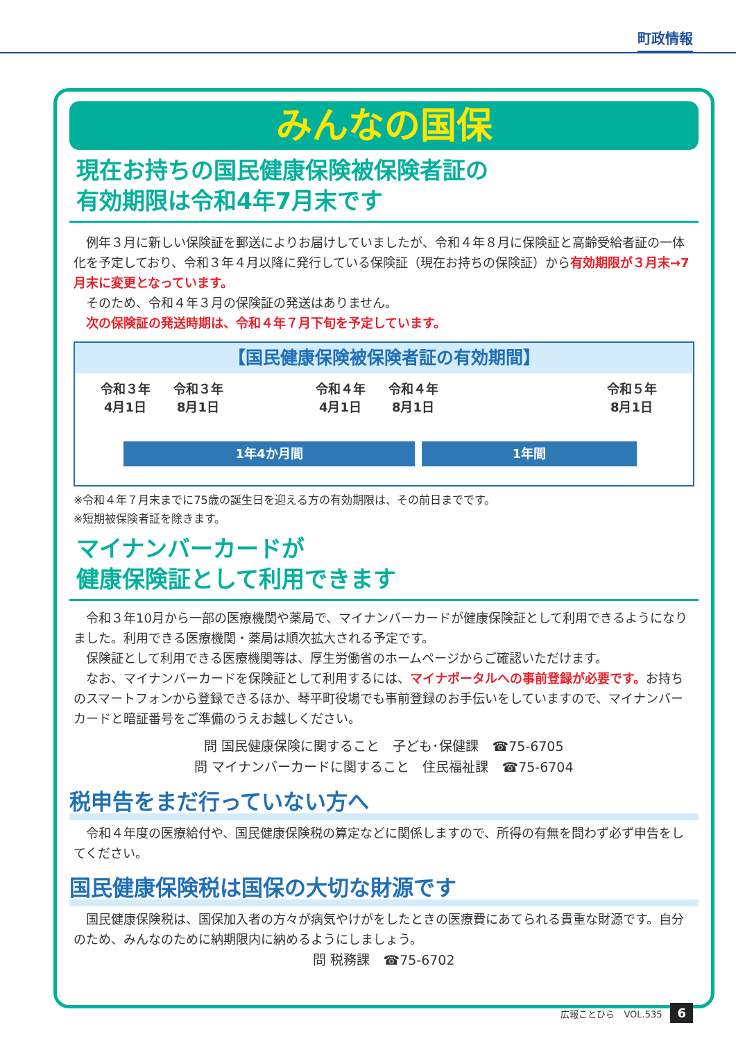町政情報
みんなの国保
現在お持ちの国民健康保険被保険者証の
有効期限は令和4年7月末です
　例年３月に新しい保険証を郵送によりお届けしていましたが、令和４年８月に保険証と高齢受給者証の一体化を予定しており、令和３年４月以降に発行している保険証（現在お持ちの保険証）から有効期限が３月末→7月末に変更となっています。
　そのため、令和４年３月の保険証の発送はありません。
　次の保険証の発送時期は、令和４年７月下旬を予定しています。
【国民健康保険被保険者証の有効期間】
令和３年
4月1日
令和３年
8月1日
令和４年
4月1日
令和４年
8月1日
令和５年
8月1日
1年4か月間 1年間
※令和４年７月末までに75歳の誕生日を迎える方の有効期限は、その前日までです。
※短期被保険者証を除きます。
マイナンバーカードが
健康保険証として利用できます
　令和３年10月から一部の医療機関や薬局で、マイナンバーカードが健康保険証として利用できるようになりました。利用できる医療機関・薬局は順次拡大される予定です。
　保険証として利用できる医療機関等は、厚生労働省のホームページからご確認いただけます。
　なお、マイナンバーカードを保険証として利用するには、マイナポータルへの事前登録が必要です。お持ちのスマートフォンから登録できるほか、琴平町役場でも事前登録のお手伝いをしていますので、マイナンバーカードと暗証番号をご準備のうえお越しください。
問 国民健康保険に関すること　子ども･保健課　☎75-6705
問 マイナンバーカードに関すること　住民福祉課　☎75-6704
税申告をまだ行っていない方へ
　令和４年度の医療給付や、国民健康保険税の算定などに関係しますので、所得の有無を問わず必ず申告をしてください。
国民健康保険税は国保の大切な財源です
　国民健康保険税は、国保加入者の方々が病気やけがをしたときの医療費にあてられる貴重な財源です。自分のため、みんなのために納期限内に納めるようにしましょう。
問 税務課　☎75-6702
広報ことひら　VOL.535 6